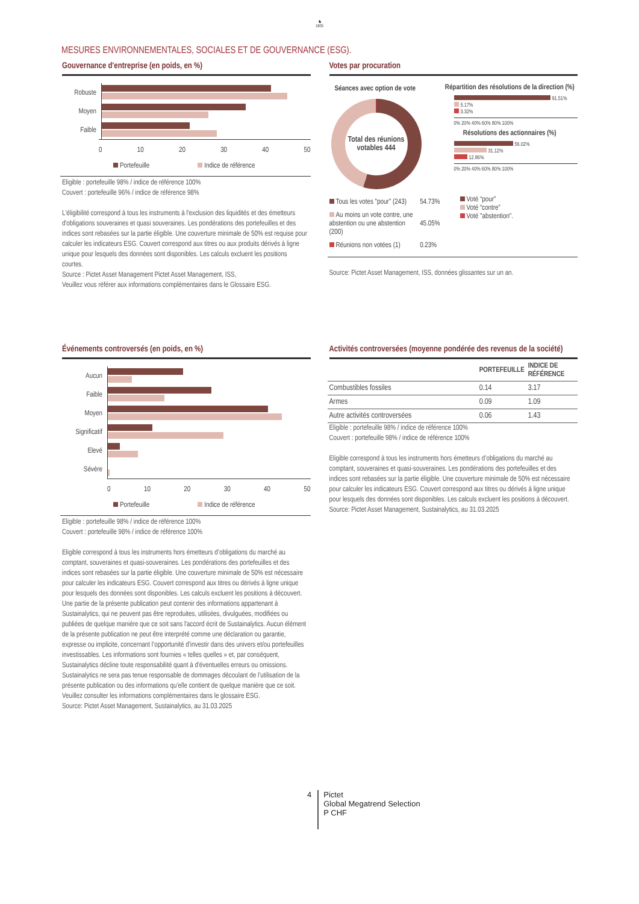♞
1805
MESURES ENVIRONNEMENTALES, SOCIALES ET DE GOUVERNANCE (ESG).
Gouvernance d'entreprise (en poids, en %)
Robuste
Moyen
Faible
0 10 20 30 40 50
Portefeuille Indice de référence
Eligible : portefeuille 98% / indice de référence 100%
Couvert : portefeuille 96% / indice de référence 98%
L'éligibilité correspond à tous les instruments à l'exclusion des liquidités et des émetteurs d'obligations souveraines et quasi souveraines. Les pondérations des portefeuilles et des indices sont rebasées sur la partie éligible. Une couverture minimale de 50% est requise pour calculer les indicateurs ESG. Couvert correspond aux titres ou aux produits dérivés à ligne unique pour lesquels des données sont disponibles. Les calculs excluent les positions courtes.
Source : Pictet Asset Management Pictet Asset Management, ISS,
Veuillez vous référer aux informations complémentaires dans le Glossaire ESG.
Votes par procuration
Séances avec option de vote
Total des réunions votables 444
Répartition des résolutions de la direction (%)
91.51%
5.17%
3.32%
0% 20% 40% 60% 80% 100%
Résolutions des actionnaires (%)
56.02%
31.12%
12.86%
0% 20% 40% 60% 80% 100%
| Tous les votes "pour" (243) | 54.73% |
| Au moins un vote contre, une abstention ou une abstention (200) | 45.05% |
| Réunions non votées (1) | 0.23% |
Voté “pour”
Voté “contre”
Voté "abstention".
Source: Pictet Asset Management, ISS, données glissantes sur un an.
Événements controversés (en poids, en %)
Aucun
Faible
Moyen
Significatif
Elevé
Sévère
0 10 20 30 40 50
Portefeuille Indice de référence
Eligible : portefeuille 98% / indice de référence 100%
Couvert : portefeuille 98% / indice de référence 100%
Eligible correspond à tous les instruments hors émetteurs d’obligations du marché au comptant, souveraines et quasi-souveraines. Les pondérations des portefeuilles et des indices sont rebasées sur la partie éligible. Une couverture minimale de 50% est nécessaire pour calculer les indicateurs ESG. Couvert correspond aux titres ou dérivés à ligne unique pour lesquels des données sont disponibles. Les calculs excluent les positions à découvert.
Une partie de la présente publication peut contenir des informations appartenant à Sustainalytics, qui ne peuvent pas être reproduites, utilisées, divulguées, modifiées ou publiées de quelque manière que ce soit sans l'accord écrit de Sustainalytics. Aucun élément de la présente publication ne peut être interprété comme une déclaration ou garantie, expresse ou implicite, concernant l’opportunité d’investir dans des univers et/ou portefeuilles investissables. Les informations sont fournies « telles quelles » et, par conséquent, Sustainalytics décline toute responsabilité quant à d'éventuelles erreurs ou omissions. Sustainalytics ne sera pas tenue responsable de dommages découlant de l’utilisation de la présente publication ou des informations qu’elle contient de quelque manière que ce soit. Veuillez consulter les informations complémentaires dans le glossaire ESG.
Source: Pictet Asset Management, Sustainalytics, au 31.03.2025
Activités controversées (moyenne pondérée des revenus de la société)
| | PORTEFEUILLE | INDICE DE RÉFÉRENCE |
| --- | --- | --- |
| Combustibles fossiles | 0.14 | 3.17 |
| Armes | 0.09 | 1.09 |
| Autre activités controversées | 0.06 | 1.43 |
Eligible : portefeuille 98% / indice de référence 100%
Couvert : portefeuille 98% / indice de référence 100%
Eligible correspond à tous les instruments hors émetteurs d’obligations du marché au comptant, souveraines et quasi-souveraines. Les pondérations des portefeuilles et des indices sont rebasées sur la partie éligible. Une couverture minimale de 50% est nécessaire pour calculer les indicateurs ESG. Couvert correspond aux titres ou dérivés à ligne unique pour lesquels des données sont disponibles. Les calculs excluent les positions à découvert.
Source: Pictet Asset Management, Sustainalytics, au 31.03.2025
4 Pictet
Global Megatrend Selection
P CHF